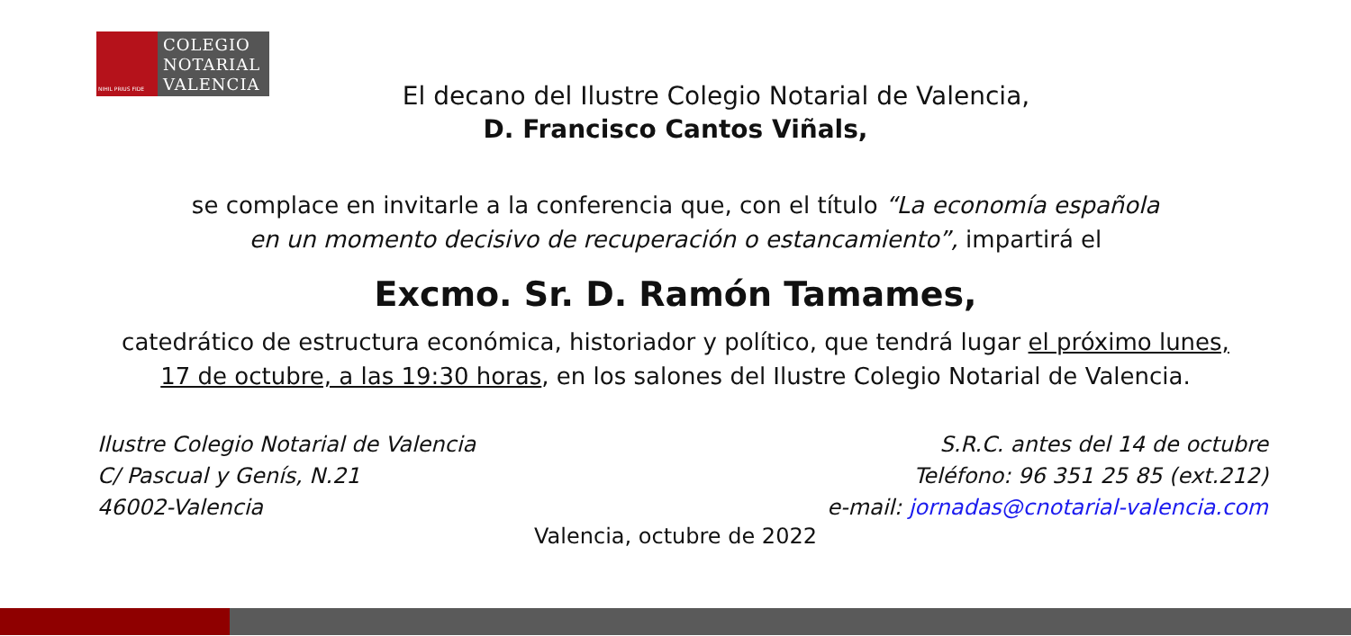NIHIL PRIUS FIDE
COLEGIO
NOTARIAL
VALENCIA
El decano del Ilustre Colegio Notarial de Valencia,
D. Francisco Cantos Viñals,
se complace en invitarle a la conferencia que, con el título “La economía española
en un momento decisivo de recuperación o estancamiento”, impartirá el
Excmo. Sr. D. Ramón Tamames,
catedrático de estructura económica, historiador y político, que tendrá lugar el próximo lunes,
17 de octubre, a las 19:30 horas, en los salones del Ilustre Colegio Notarial de Valencia.
Ilustre Colegio Notarial de Valencia
C/ Pascual y Genís, N.21
46002-Valencia
S.R.C. antes del 14 de octubre
Teléfono: 96 351 25 85 (ext.212)
e-mail: jornadas@cnotarial-valencia.com
Valencia, octubre de 2022